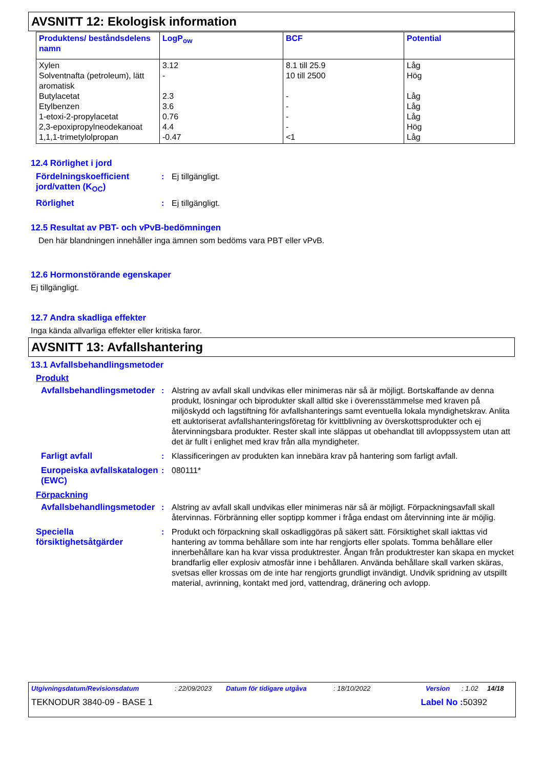AVSNITT 12: Ekologisk information
| Produktens/ beståndsdelens namn | LogP<sub>ow</sub> | BCF | Potential |
| --- | --- | --- | --- |
| Xylen Solventnafta (petroleum), lätt aromatisk Butylacetat Etylbenzen 1-etoxi-2-propylacetat 2,3-epoxipropylneodekanoat 1,1,1-trimetylolpropan | 3.12 - 2.3 3.6 0.76 4.4 -0.47 | 8.1 till 25.9 10 till 2500 - - - - <1 | Låg Hög Låg Låg Låg Hög Låg |
12.4 Rörlighet i jord
Fördelningskoefficient jord/vatten (K<sub>OC</sub>)
: Ej tillgängligt.
Rörlighet : Ej tillgängligt.
12.5 Resultat av PBT- och vPvB-bedömningen
Den här blandningen innehåller inga ämnen som bedöms vara PBT eller vPvB.
12.6 Hormonstörande egenskaper
Ej tillgängligt.
12.7 Andra skadliga effekter
Inga kända allvarliga effekter eller kritiska faror.
AVSNITT 13: Avfallshantering
13.1 Avfallsbehandlingsmetoder
Produkt
Avfallsbehandlingsmetoder
: Alstring av avfall skall undvikas eller minimeras när så är möjligt. Bortskaffande av denna produkt, lösningar och biprodukter skall alltid ske i överensstämmelse med kraven på miljöskydd och lagstiftning för avfallshanterings samt eventuella lokala myndighetskrav. Anlita ett auktoriserat avfallshanteringsföretag för kvittblivning av överskottsprodukter och ej återvinningsbara produkter. Rester skall inte släppas ut obehandlat till avloppssystem utan att det är fullt i enlighet med krav från alla myndigheter.
Farligt avfall : Klassificeringen av produkten kan innebära krav på hantering som farligt avfall.
Europeiska avfallskatalogen (EWC)
: 080111*
Förpackning
Avfallsbehandlingsmetoder
: Alstring av avfall skall undvikas eller minimeras när så är möjligt. Förpackningsavfall skall återvinnas. Förbränning eller soptipp kommer i fråga endast om återvinning inte är möjlig.
Speciella försiktighetsåtgärder
: Produkt och förpackning skall oskadliggöras på säkert sätt. Försiktighet skall iakttas vid hantering av tomma behållare som inte har rengjorts eller spolats. Tomma behållare eller innerbehållare kan ha kvar vissa produktrester. Ångan från produktrester kan skapa en mycket brandfarlig eller explosiv atmosfär inne i behållaren. Använda behållare skall varken skäras, svetsas eller krossas om de inte har rengjorts grundligt invändigt. Undvik spridning av utspillt material, avrinning, kontakt med jord, vattendrag, dränering och avlopp.
Utgivningsdatum/Revisionsdatum: 22/09/2023 Datum för tidigare utgåva: 18/10/2022 Version: 1.02 14/18
TEKNODUR 3840-09 - BASE 1 Label No : 50392